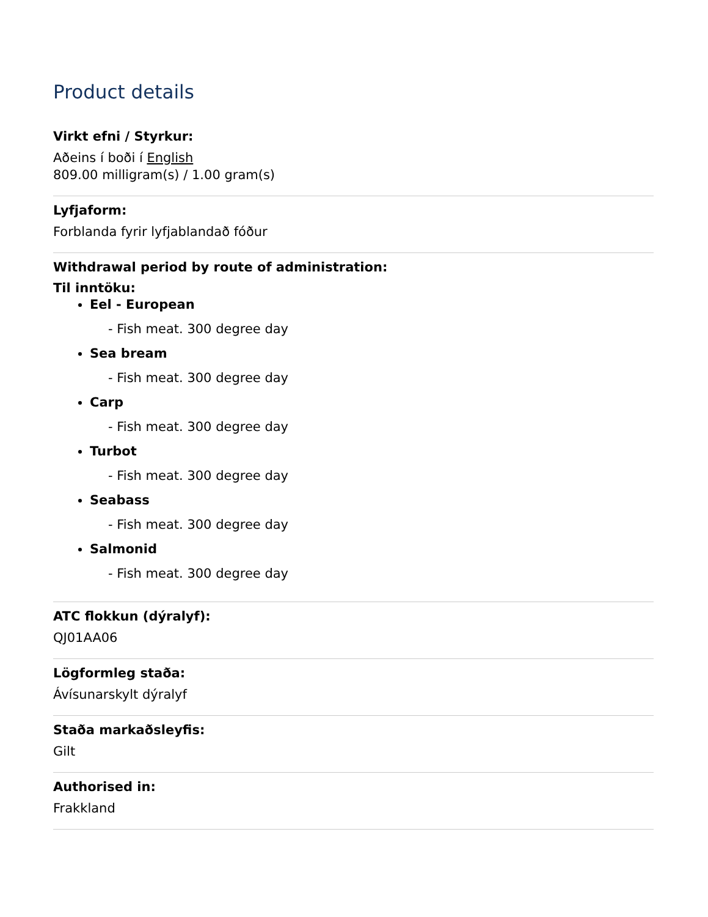Product details
Virkt efni / Styrkur:
Aðeins í boði í English
809.00 milligram(s) / 1.00 gram(s)
Lyfjaform:
Forblanda fyrir lyfjablandað fóður
Withdrawal period by route of administration:
Til inntöku:
Eel - European
- Fish meat. 300 degree day
Sea bream
- Fish meat. 300 degree day
Carp
- Fish meat. 300 degree day
Turbot
- Fish meat. 300 degree day
Seabass
- Fish meat. 300 degree day
Salmonid
- Fish meat. 300 degree day
ATC flokkun (dýralyf):
QJ01AA06
Lögformleg staða:
Ávísunarskylt dýralyf
Staða markaðsleyfis:
Gilt
Authorised in:
Frakkland